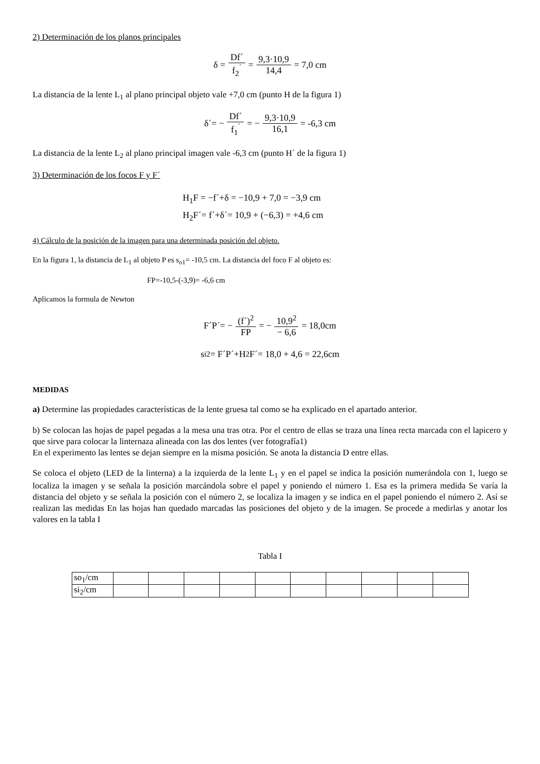2) Determinación de los planos principales
δ = Df´ f<sub>2</sub><sup>´</sup> = 9,3·10,9 14,4 = 7,0 cm
La distancia de la lente L<sub>1</sub> al plano principal objeto vale +7,0 cm (punto H de la figura 1)
δ´= − Df´ f<sub>1</sub><sup>´</sup> = − 9,3·10,9 16,1 = -6,3 cm
La distancia de la lente L<sub>2</sub> al plano principal imagen vale -6,3 cm (punto H´ de la figura 1)
3) Determinación de los focos F y F´
H<sub>1</sub>F = −f´+δ = −10,9 + 7,0 = −3,9 cm
H<sub>2</sub>F´= f´+δ´= 10,9 + (−6,3) = +4,6 cm
4) Cálculo de la posición de la imagen para una determinada posición del objeto.
En la figura 1, la distancia de L<sub>1</sub> al objeto P es s<sub>o1</sub>= -10,5 cm. La distancia del foco F al objeto es:
FP=-10,5-(-3,9)= -6,6 cm
Aplicamos la formula de Newton
F´P´= − (f´)<sup>2</sup> FP = − 10,9<sup>2</sup> − 6,6 = 18,0cm
s<sub>i2</sub> = F´P´+H<sub>2</sub>F´= 18,0 + 4,6 = 22,6cm
MEDIDAS
a) Determine las propiedades características de la lente gruesa tal como se ha explicado en el apartado anterior.
b) Se colocan las hojas de papel pegadas a la mesa una tras otra. Por el centro de ellas se traza una línea recta marcada con el lapicero y que sirve para colocar la linternaza alineada con las dos lentes (ver fotografía1)
En el experimento las lentes se dejan siempre en la misma posición. Se anota la distancia D entre ellas.
Se coloca el objeto (LED de la linterna) a la izquierda de la lente L<sub>1</sub> y en el papel se indica la posición numerándola con 1, luego se localiza la imagen y se señala la posición marcándola sobre el papel y poniendo el número 1. Esa es la primera medida Se varía la distancia del objeto y se señala la posición con el número 2, se localiza la imagen y se indica en el papel poniendo el número 2. Así se realizan las medidas En las hojas han quedado marcadas las posiciones del objeto y de la imagen. Se procede a medirlas y anotar los valores en la tabla I
Tabla I
| so<sub>1</sub>/cm | | | | | | | | | | |
| si<sub>2</sub>/cm | | | | | | | | | | |